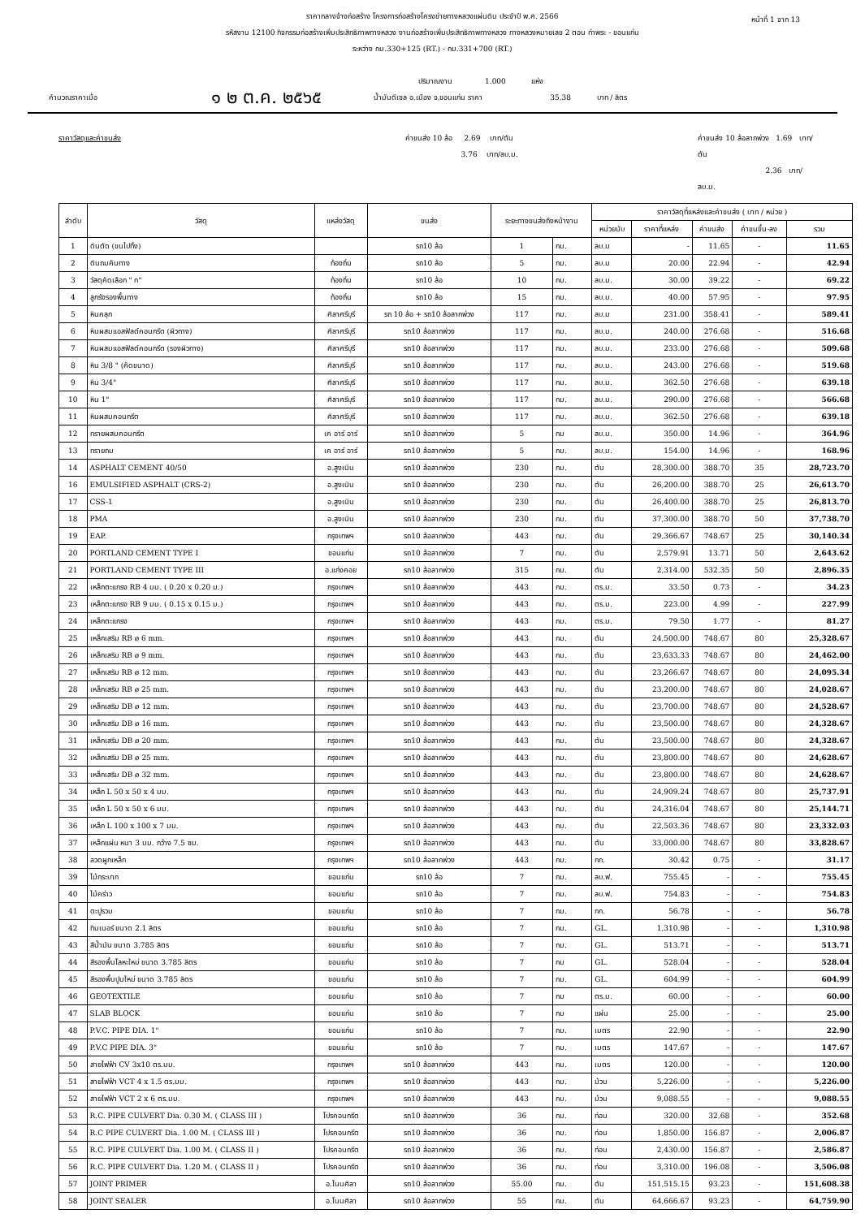หน้าที่ 1 จาก 13
ราคากลางจ้างก่อสร้าง โครงการก่อสร้างโครงข่ายทางหลวงแผ่นดิน ประจำปี พ.ศ. 2566
รหัสงาน 12100 กิจกรรมก่อสร้างเพิ่มประสิทธิภาพทางหลวง งานก่อสร้างเพิ่มประสิทธิภาพทางหลวง ทางหลวงหมายเลข 2 ตอน ท่าพระ - ขอนแก่น
ระหว่าง กม.330+125 (RT.) - กม.331+700 (RT.)
ปริมาณงาน 1.000 แห่ง
คำนวณราคาเมื่อ ๑ ๒ ต.ค. ๒๕๖๕ น้ำมันดีเซล อ.เมือง จ.ขอนแก่น ราคา 35.38 บาท / ลิตร
ราคาวัสดุและค่าขนส่ง ค่าขนส่ง 10 ล้อ 2.69 บาท/ตัน
3.76 บาท/ลบ.ม. ค่าขนส่ง 10 ล้อลากพ่วง 1.69 บาท/ตัน
2.36 บาท/ลบ.ม.
| ลำดับ | วัสดุ | แหล่งวัสดุ | ขนส่ง | ระยะทางขนส่งถึงหน้างาน | | ราคาวัสดุที่แหล่งและค่าขนส่ง ( บาท / หน่วย ) | | | | |
| --- | --- | --- | --- | --- | --- | --- | --- | --- | --- | --- |
| | | | | | | หน่วยนับ | ราคาที่แหล่ง | ค่าขนส่ง | ค่าขนขึ้น-ลง | รวม |
| 1 | ดินตัด (ขนไปทิ้ง) | | รถ10 ล้อ | 1 | กม. | ลบ.ม | - | 11.65 | - | 11.65 |
| 2 | ดินถมคันทาง | ท้องถิ่น | รถ10 ล้อ | 5 | กม. | ลบ.ม | 20.00 | 22.94 | - | 42.94 |
| 3 | วัสดุคัดเลือก " ก" | ท้องถิ่น | รถ10 ล้อ | 10 | กม. | ลบ.ม. | 30.00 | 39.22 | - | 69.22 |
| 4 | ลูกรังรองพื้นทาง | ท้องถิ่น | รถ10 ล้อ | 15 | กม. | ลบ.ม. | 40.00 | 57.95 | - | 97.95 |
| 5 | หินคลุก | ศิลาศรีบุรี | รถ 10 ล้อ + รถ10 ล้อลากพ่วง | 117 | กม. | ลบ.ม | 231.00 | 358.41 | - | 589.41 |
| 6 | หินผสมแอสฟัลต์คอนกรีต (ผิวทาง) | ศิลาศรีบุรี | รถ10 ล้อลากพ่วง | 117 | กม. | ลบ.ม. | 240.00 | 276.68 | - | 516.68 |
| 7 | หินผสมแอสฟัลต์คอนกรีต (รองผิวทาง) | ศิลาศรีบุรี | รถ10 ล้อลากพ่วง | 117 | กม. | ลบ.ม. | 233.00 | 276.68 | - | 509.68 |
| 8 | หิน 3/8 " (คัดขนาด) | ศิลาศรีบุรี | รถ10 ล้อลากพ่วง | 117 | กม. | ลบ.ม. | 243.00 | 276.68 | - | 519.68 |
| 9 | หิน 3/4" | ศิลาศรีบุรี | รถ10 ล้อลากพ่วง | 117 | กม. | ลบ.ม. | 362.50 | 276.68 | - | 639.18 |
| 10 | หิน 1" | ศิลาศรีบุรี | รถ10 ล้อลากพ่วง | 117 | กม. | ลบ.ม. | 290.00 | 276.68 | - | 566.68 |
| 11 | หินผสมคอนกรีต | ศิลาศรีบุรี | รถ10 ล้อลากพ่วง | 117 | กม. | ลบ.ม. | 362.50 | 276.68 | - | 639.18 |
| 12 | ทรายผสมคอนกรีต | เค อาร์ อาร์ | รถ10 ล้อลากพ่วง | 5 | กม | ลบ.ม. | 350.00 | 14.96 | - | 364.96 |
| 13 | ทรายถม | เค อาร์ อาร์ | รถ10 ล้อลากพ่วง | 5 | กม. | ลบ.ม. | 154.00 | 14.96 | - | 168.96 |
| 14 | ASPHALT CEMENT 40/50 | อ.สูงเนิน | รถ10 ล้อลากพ่วง | 230 | กม. | ตัน | 28,300.00 | 388.70 | 35 | 28,723.70 |
| 16 | EMULSIFIED ASPHALT (CRS-2) | อ.สูงเนิน | รถ10 ล้อลากพ่วง | 230 | กม. | ตัน | 26,200.00 | 388.70 | 25 | 26,613.70 |
| 17 | CSS-1 | อ.สูงเนิน | รถ10 ล้อลากพ่วง | 230 | กม. | ตัน | 26,400.00 | 388.70 | 25 | 26,813.70 |
| 18 | PMA | อ.สูงเนิน | รถ10 ล้อลากพ่วง | 230 | กม. | ตัน | 37,300.00 | 388.70 | 50 | 37,738.70 |
| 19 | EAP. | กรุงเทพฯ | รถ10 ล้อลากพ่วง | 443 | กม. | ตัน | 29,366.67 | 748.67 | 25 | 30,140.34 |
| 20 | PORTLAND CEMENT TYPE I | ขอนแก่น | รถ10 ล้อลากพ่วง | 7 | กม. | ตัน | 2,579.91 | 13.71 | 50 | 2,643.62 |
| 21 | PORTLAND CEMENT TYPE III | อ.แก่งคอย | รถ10 ล้อลากพ่วง | 315 | กม. | ตัน | 2,314.00 | 532.35 | 50 | 2,896.35 |
| 22 | เหล็กตะแกรง RB 4 มม. ( 0.20 x 0.20 ม.) | กรุงเทพฯ | รถ10 ล้อลากพ่วง | 443 | กม. | ตร.ม. | 33.50 | 0.73 | - | 34.23 |
| 23 | เหล็กตะแกรง RB 9 มม. ( 0.15 x 0.15 ม.) | กรุงเทพฯ | รถ10 ล้อลากพ่วง | 443 | กม. | ตร.ม. | 223.00 | 4.99 | - | 227.99 |
| 24 | เหล็กตะแกรง | กรุงเทพฯ | รถ10 ล้อลากพ่วง | 443 | กม. | ตร.ม. | 79.50 | 1.77 | - | 81.27 |
| 25 | เหล็กเสริม RB ø 6 mm. | กรุงเทพฯ | รถ10 ล้อลากพ่วง | 443 | กม. | ตัน | 24,500.00 | 748.67 | 80 | 25,328.67 |
| 26 | เหล็กเสริม RB ø 9 mm. | กรุงเทพฯ | รถ10 ล้อลากพ่วง | 443 | กม. | ตัน | 23,633.33 | 748.67 | 80 | 24,462.00 |
| 27 | เหล็กเสริม RB ø 12 mm. | กรุงเทพฯ | รถ10 ล้อลากพ่วง | 443 | กม. | ตัน | 23,266.67 | 748.67 | 80 | 24,095.34 |
| 28 | เหล็กเสริม RB ø 25 mm. | กรุงเทพฯ | รถ10 ล้อลากพ่วง | 443 | กม. | ตัน | 23,200.00 | 748.67 | 80 | 24,028.67 |
| 29 | เหล็กเสริม DB ø 12 mm. | กรุงเทพฯ | รถ10 ล้อลากพ่วง | 443 | กม. | ตัน | 23,700.00 | 748.67 | 80 | 24,528.67 |
| 30 | เหล็กเสริม DB ø 16 mm. | กรุงเทพฯ | รถ10 ล้อลากพ่วง | 443 | กม. | ตัน | 23,500.00 | 748.67 | 80 | 24,328.67 |
| 31 | เหล็กเสริม DB ø 20 mm. | กรุงเทพฯ | รถ10 ล้อลากพ่วง | 443 | กม. | ตัน | 23,500.00 | 748.67 | 80 | 24,328.67 |
| 32 | เหล็กเสริม DB ø 25 mm. | กรุงเทพฯ | รถ10 ล้อลากพ่วง | 443 | กม. | ตัน | 23,800.00 | 748.67 | 80 | 24,628.67 |
| 33 | เหล็กเสริม DB ø 32 mm. | กรุงเทพฯ | รถ10 ล้อลากพ่วง | 443 | กม. | ตัน | 23,800.00 | 748.67 | 80 | 24,628.67 |
| 34 | เหล็ก L 50 x 50 x 4 มม. | กรุงเทพฯ | รถ10 ล้อลากพ่วง | 443 | กม. | ตัน | 24,909.24 | 748.67 | 80 | 25,737.91 |
| 35 | เหล็ก L 50 x 50 x 6 มม. | กรุงเทพฯ | รถ10 ล้อลากพ่วง | 443 | กม. | ตัน | 24,316.04 | 748.67 | 80 | 25,144.71 |
| 36 | เหล็ก L 100 x 100 x 7 มม. | กรุงเทพฯ | รถ10 ล้อลากพ่วง | 443 | กม. | ตัน | 22,503.36 | 748.67 | 80 | 23,332.03 |
| 37 | เหล็กแผ่น หนา 3 มม. กว้าง 7.5 ซม. | กรุงเทพฯ | รถ10 ล้อลากพ่วง | 443 | กม. | ตัน | 33,000.00 | 748.67 | 80 | 33,828.67 |
| 38 | ลวดผูกเหล็ก | กรุงเทพฯ | รถ10 ล้อลากพ่วง | 443 | กม. | กก. | 30.42 | 0.75 | - | 31.17 |
| 39 | ไม้กระบาก | ขอนแก่น | รถ10 ล้อ | 7 | กม. | ลบ.ฟ. | 755.45 | - | - | 755.45 |
| 40 | ไม้คร่าว | ขอนแก่น | รถ10 ล้อ | 7 | กม. | ลบ.ฟ. | 754.83 | - | - | 754.83 |
| 41 | ตะปูรวม | ขอนแก่น | รถ10 ล้อ | 7 | กม. | กก. | 56.78 | - | - | 56.78 |
| 42 | ทินเนอร์ ขนาด 2.1 ลิตร | ขอนแก่น | รถ10 ล้อ | 7 | กม. | GL. | 1,310.98 | - | - | 1,310.98 |
| 43 | สีน้ำมัน ขนาด 3.785 ลิตร | ขอนแก่น | รถ10 ล้อ | 7 | กม. | GL. | 513.71 | - | - | 513.71 |
| 44 | สีรองพื้นโลหะใหม่ ขนาด 3.785 ลิตร | ขอนแก่น | รถ10 ล้อ | 7 | กม | GL. | 528.04 | - | - | 528.04 |
| 45 | สีรองพื้นปูนใหม่ ขนาด 3.785 ลิตร | ขอนแก่น | รถ10 ล้อ | 7 | กม. | GL. | 604.99 | - | - | 604.99 |
| 46 | GEOTEXTILE | ขอนแก่น | รถ10 ล้อ | 7 | กม | ตร.ม. | 60.00 | - | - | 60.00 |
| 47 | SLAB BLOCK | ขอนแก่น | รถ10 ล้อ | 7 | กม | แผ่น | 25.00 | - | - | 25.00 |
| 48 | P.V.C. PIPE DIA. 1" | ขอนแก่น | รถ10 ล้อ | 7 | กม. | เมตร | 22.90 | - | - | 22.90 |
| 49 | P.V.C PIPE DIA. 3" | ขอนแก่น | รถ10 ล้อ | 7 | กม. | เมตร | 147.67 | - | - | 147.67 |
| 50 | สายไฟฟ้า CV 3x10 ตร.มม. | กรุงเทพฯ | รถ10 ล้อลากพ่วง | 443 | กม. | เมตร | 120.00 | - | - | 120.00 |
| 51 | สายไฟฟ้า VCT 4 x 1.5 ตร.มม. | กรุงเทพฯ | รถ10 ล้อลากพ่วง | 443 | กม. | ม้วน | 5,226.00 | - | - | 5,226.00 |
| 52 | สายไฟฟ้า VCT 2 x 6 ตร.มม. | กรุงเทพฯ | รถ10 ล้อลากพ่วง | 443 | กม. | ม้วน | 9,088.55 | - | - | 9,088.55 |
| 53 | R.C. PIPE CULVERT Dia. 0.30 M. ( CLASS III ) | โปรคอนกรีต | รถ10 ล้อลากพ่วง | 36 | กม. | ท่อน | 320.00 | 32.68 | - | 352.68 |
| 54 | R.C PIPE CULVERT Dia. 1.00 M. ( CLASS III ) | โปรคอนกรีต | รถ10 ล้อลากพ่วง | 36 | กม. | ท่อน | 1,850.00 | 156.87 | - | 2,006.87 |
| 55 | R.C. PIPE CULVERT Dia. 1.00 M. ( CLASS II ) | โปรคอนกรีต | รถ10 ล้อลากพ่วง | 36 | กม. | ท่อน | 2,430.00 | 156.87 | - | 2,586.87 |
| 56 | R.C. PIPE CULVERT Dia. 1.20 M. ( CLASS II ) | โปรคอนกรีต | รถ10 ล้อลากพ่วง | 36 | กม. | ท่อน | 3,310.00 | 196.08 | - | 3,506.08 |
| 57 | JOINT PRIMER | อ.โนนศิลา | รถ10 ล้อลากพ่วง | 55.00 | กม. | ตัน | 151,515.15 | 93.23 | - | 151,608.38 |
| 58 | JOINT SEALER | อ.โนนศิลา | รถ10 ล้อลากพ่วง | 55 | กม. | ตัน | 64,666.67 | 93.23 | - | 64,759.90 |